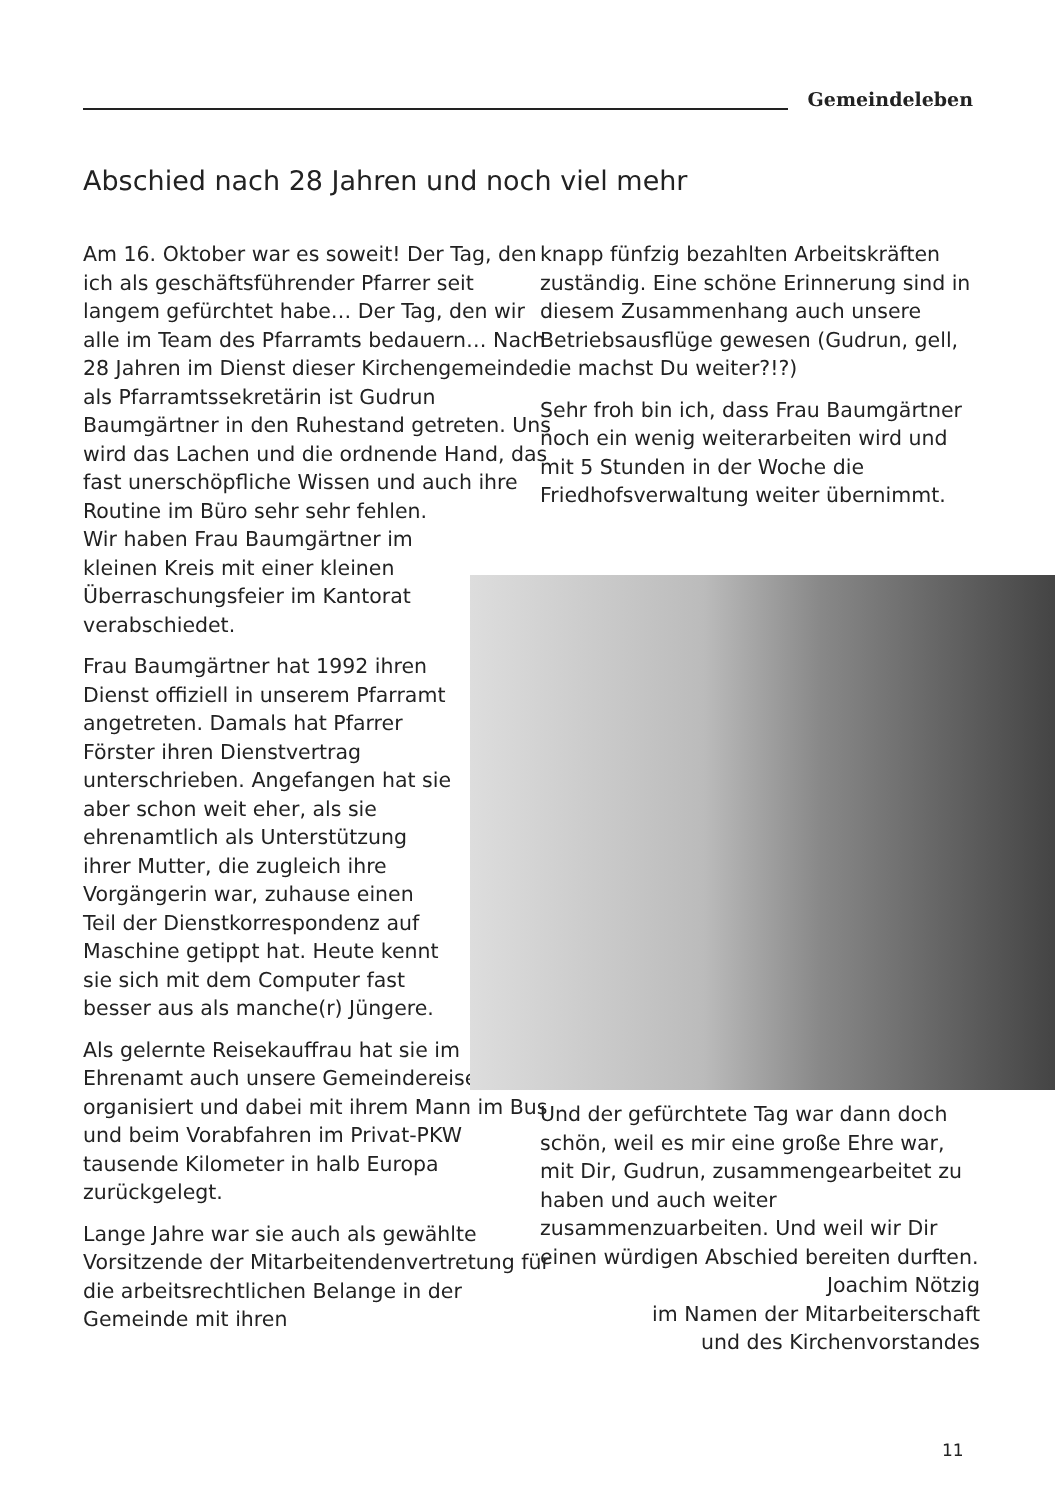Gemeindeleben
Abschied nach 28 Jahren und noch viel mehr
Am 16. Oktober war es soweit! Der Tag, den ich als geschäftsführender Pfarrer seit langem gefürchtet habe… Der Tag, den wir alle im Team des Pfarramts bedauern… Nach 28 Jahren im Dienst dieser Kirchengemeinde als Pfarramtssekretärin ist Gudrun Baumgärtner in den Ruhestand getreten. Uns wird das Lachen und die ordnende Hand, das fast unerschöpfliche Wissen und auch ihre Routine im Büro sehr sehr fehlen. Wir haben Frau Baumgärtner im kleinen Kreis mit einer kleinen Überraschungsfeier im Kantorat verabschiedet.
Frau Baumgärtner hat 1992 ihren Dienst offiziell in unserem Pfarramt angetreten. Damals hat Pfarrer Förster ihren Dienstvertrag unterschrieben. Angefangen hat sie aber schon weit eher, als sie ehrenamtlich als Unterstützung ihrer Mutter, die zugleich ihre Vorgängerin war, zuhause einen Teil der Dienstkorrespondenz auf Maschine getippt hat. Heute kennt sie sich mit dem Computer fast besser aus als manche(r) Jüngere.
Als gelernte Reisekauffrau hat sie im Ehrenamt auch unsere Gemeindereisen organisiert und dabei mit ihrem Mann im Bus und beim Vorabfahren im Privat-PKW tausende Kilometer in halb Europa zurückgelegt.
Lange Jahre war sie auch als gewählte Vorsitzende der Mitarbeitendenvertretung für die arbeitsrechtlichen Belange in der Gemeinde mit ihren
knapp fünfzig bezahlten Arbeitskräften zuständig. Eine schöne Erinnerung sind in diesem Zusammenhang auch unsere Betriebsausflüge gewesen (Gudrun, gell, die machst Du weiter?!?)
Sehr froh bin ich, dass Frau Baumgärtner noch ein wenig weiterarbeiten wird und mit 5 Stunden in der Woche die Friedhofsverwaltung weiter übernimmt.
Und der gefürchtete Tag war dann doch schön, weil es mir eine große Ehre war, mit Dir, Gudrun, zusammengearbeitet zu haben und auch weiter zusammenzuarbeiten. Und weil wir Dir einen würdigen Abschied bereiten durften.
Joachim Nötzig
im Namen der Mitarbeiterschaft
und des Kirchenvorstandes
11